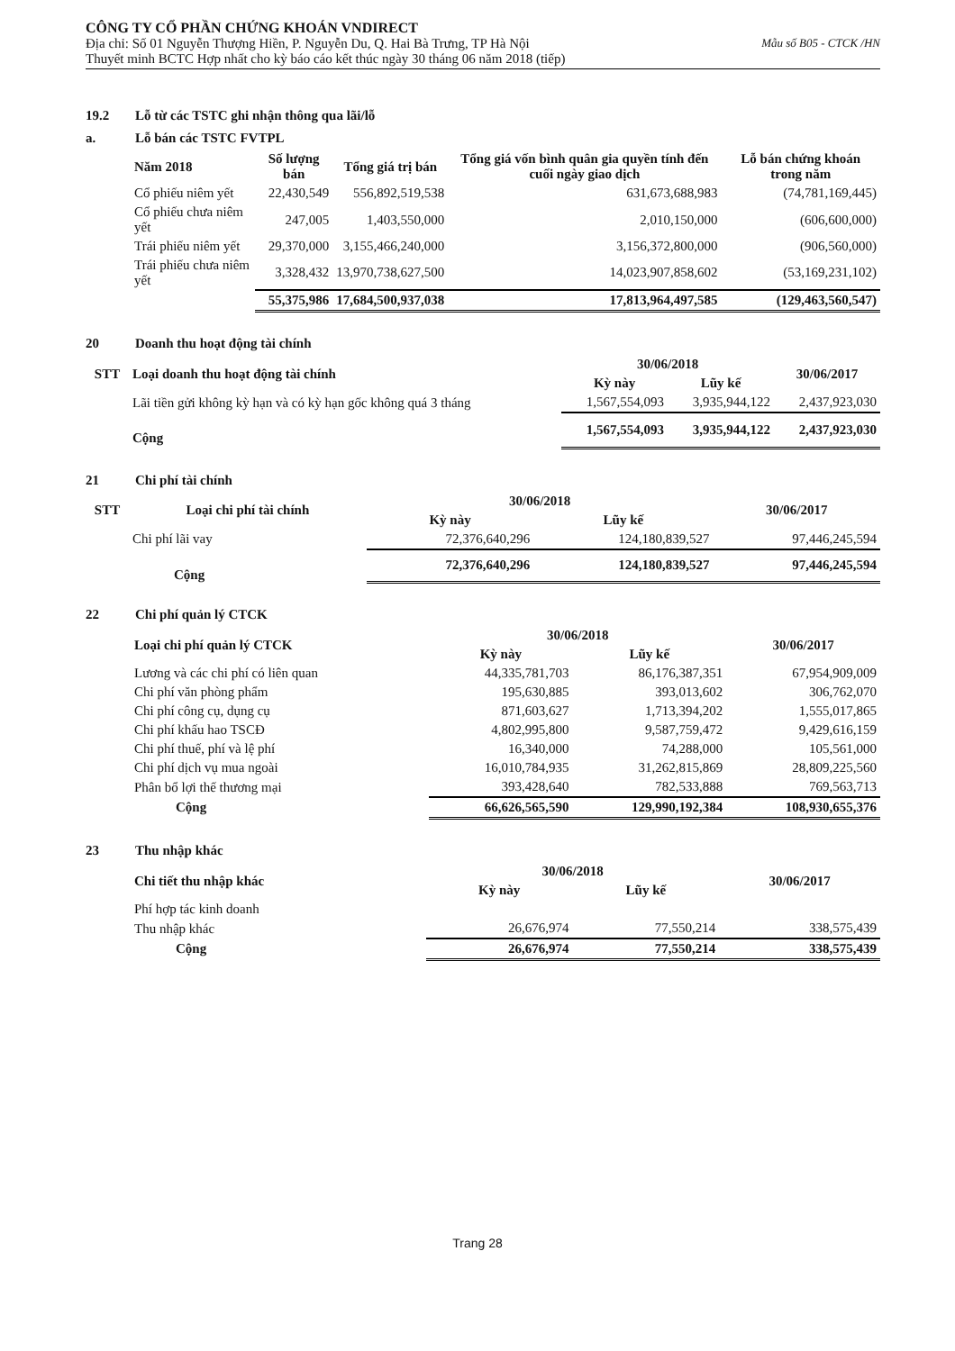CÔNG TY CỔ PHẦN CHỨNG KHOÁN VNDIRECT
Mẫu số B05 - CTCK /HN Địa chỉ: Số 01 Nguyễn Thượng Hiền, P. Nguyễn Du, Q. Hai Bà Trưng, TP Hà Nội
Thuyết minh BCTC Hợp nhất cho kỳ báo cáo kết thúc ngày 30 tháng 06 năm 2018 (tiếp)
19.2 Lỗ từ các TSTC ghi nhận thông qua lãi/lỗ
a. Lỗ bán các TSTC FVTPL
| Năm 2018 | Số lượng bán | Tổng giá trị bán | Tổng giá vốn bình quân gia quyền tính đến cuối ngày giao dịch | Lỗ bán chứng khoán trong năm |
| --- | --- | --- | --- | --- |
| Cổ phiếu niêm yết | 22,430,549 | 556,892,519,538 | 631,673,688,983 | (74,781,169,445) |
| Cổ phiếu chưa niêm yết | 247,005 | 1,403,550,000 | 2,010,150,000 | (606,600,000) |
| Trái phiếu niêm yết | 29,370,000 | 3,155,466,240,000 | 3,156,372,800,000 | (906,560,000) |
| Trái phiếu chưa niêm yết | 3,328,432 | 13,970,738,627,500 | 14,023,907,858,602 | (53,169,231,102) |
| | 55,375,986 | 17,684,500,937,038 | 17,813,964,497,585 | (129,463,560,547) |
20 Doanh thu hoạt động tài chính
| STT | Loại doanh thu hoạt động tài chính | 30/06/2018 | | 30/06/2017 |
| --- | --- | --- | --- | --- |
| | | Kỳ này | Lũy kế | |
| | Lãi tiền gửi không kỳ hạn và có kỳ hạn gốc không quá 3 tháng | 1,567,554,093 | 3,935,944,122 | 2,437,923,030 |
| | Cộng | 1,567,554,093 | 3,935,944,122 | 2,437,923,030 |
21 Chi phí tài chính
| STT | Loại chi phí tài chính | 30/06/2018 | | 30/06/2017 |
| --- | --- | --- | --- | --- |
| | | Kỳ này | Lũy kế | |
| | Chi phí lãi vay | 72,376,640,296 | 124,180,839,527 | 97,446,245,594 |
| | Cộng | 72,376,640,296 | 124,180,839,527 | 97,446,245,594 |
22 Chi phí quản lý CTCK
| Loại chi phí quản lý CTCK | 30/06/2018 | | 30/06/2017 |
| --- | --- | --- | --- |
| | Kỳ này | Lũy kế | |
| Lương và các chi phí có liên quan | 44,335,781,703 | 86,176,387,351 | 67,954,909,009 |
| Chi phí văn phòng phẩm | 195,630,885 | 393,013,602 | 306,762,070 |
| Chi phí công cụ, dụng cụ | 871,603,627 | 1,713,394,202 | 1,555,017,865 |
| Chi phí khấu hao TSCĐ | 4,802,995,800 | 9,587,759,472 | 9,429,616,159 |
| Chi phí thuế, phí và lệ phí | 16,340,000 | 74,288,000 | 105,561,000 |
| Chi phí dịch vụ mua ngoài | 16,010,784,935 | 31,262,815,869 | 28,809,225,560 |
| Phân bổ lợi thế thương mại | 393,428,640 | 782,533,888 | 769,563,713 |
| Cộng | 66,626,565,590 | 129,990,192,384 | 108,930,655,376 |
23 Thu nhập khác
| Chi tiết thu nhập khác | 30/06/2018 | | 30/06/2017 |
| --- | --- | --- | --- |
| | Kỳ này | Lũy kế | |
| Phí hợp tác kinh doanh | | | |
| Thu nhập khác | 26,676,974 | 77,550,214 | 338,575,439 |
| Cộng | 26,676,974 | 77,550,214 | 338,575,439 |
Trang 28